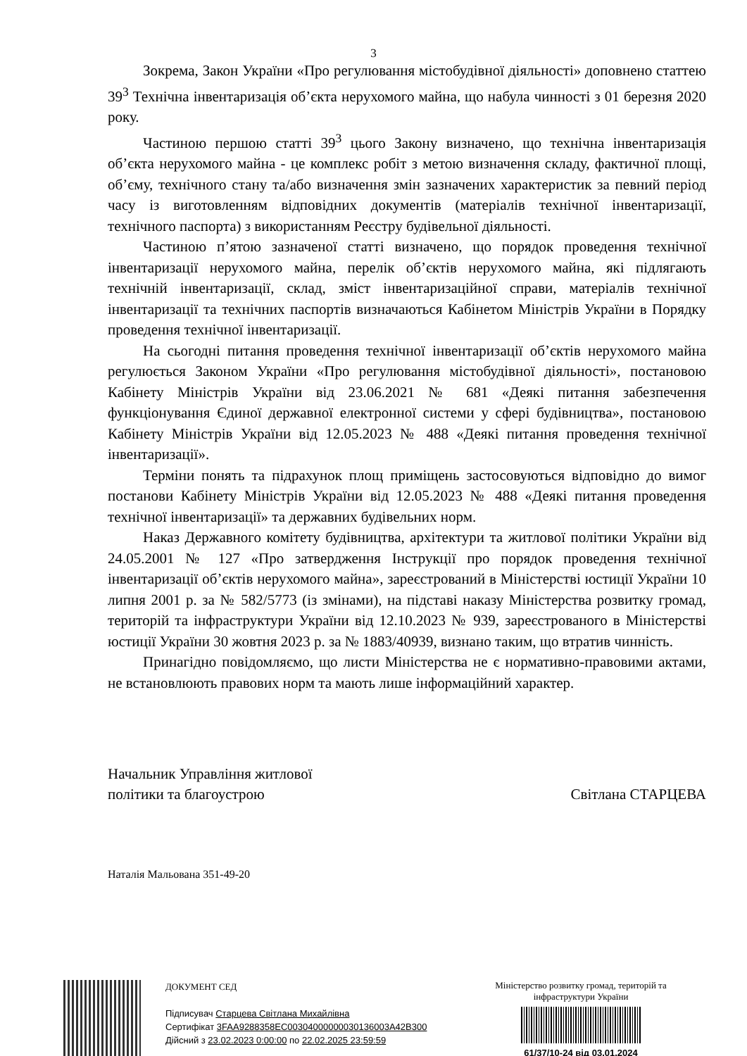3
Зокрема, Закон України «Про регулювання містобудівної діяльності» доповнено статтею 39<sup>3</sup> Технічна інвентаризація об’єкта нерухомого майна, що набула чинності з 01 березня 2020 року.
Частиною першою статті 39<sup>3</sup> цього Закону визначено, що технічна інвентаризація об’єкта нерухомого майна - це комплекс робіт з метою визначення складу, фактичної площі, об’єму, технічного стану та/або визначення змін зазначених характеристик за певний період часу із виготовленням відповідних документів (матеріалів технічної інвентаризації, технічного паспорта) з використанням Реєстру будівельної діяльності.
Частиною п’ятою зазначеної статті визначено, що порядок проведення технічної інвентаризації нерухомого майна, перелік об’єктів нерухомого майна, які підлягають технічній інвентаризації, склад, зміст інвентаризаційної справи, матеріалів технічної інвентаризації та технічних паспортів визначаються Кабінетом Міністрів України в Порядку проведення технічної інвентаризації.
На сьогодні питання проведення технічної інвентаризації об’єктів нерухомого майна регулюється Законом України «Про регулювання містобудівної діяльності», постановою Кабінету Міністрів України від 23.06.2021 № 681 «Деякі питання забезпечення функціонування Єдиної державної електронної системи у сфері будівництва», постановою Кабінету Міністрів України від 12.05.2023 № 488 «Деякі питання проведення технічної інвентаризації».
Терміни понять та підрахунок площ приміщень застосовуються відповідно до вимог постанови Кабінету Міністрів України від 12.05.2023 № 488 «Деякі питання проведення технічної інвентаризації» та державних будівельних норм.
Наказ Державного комітету будівництва, архітектури та житлової політики України від 24.05.2001 № 127 «Про затвердження Інструкції про порядок проведення технічної інвентаризації об’єктів нерухомого майна», зареєстрований в Міністерстві юстиції України 10 липня 2001 р. за № 582/5773 (із змінами), на підставі наказу Міністерства розвитку громад, територій та інфраструктури України від 12.10.2023 № 939, зареєстрованого в Міністерстві юстиції України 30 жовтня 2023 р. за № 1883/40939, визнано таким, що втратив чинність.
Принагідно повідомляємо, що листи Міністерства не є нормативно-правовими актами, не встановлюють правових норм та мають лише інформаційний характер.
Начальник Управління житлової
політики та благоустрою
Світлана СТАРЦЕВА
Наталія Мальована 351-49-20
ДОКУМЕНТ СЕД
Підписувач Старцева Світлана Михайлівна
Сертифікат 3FAA9288358EC00304000000030136003A42B300
Дійсний з 23.02.2023 0:00:00 по 22.02.2025 23:59:59
Міністерство розвитку громад, територій та інфраструктури України
61/37/10-24 від 03.01.2024